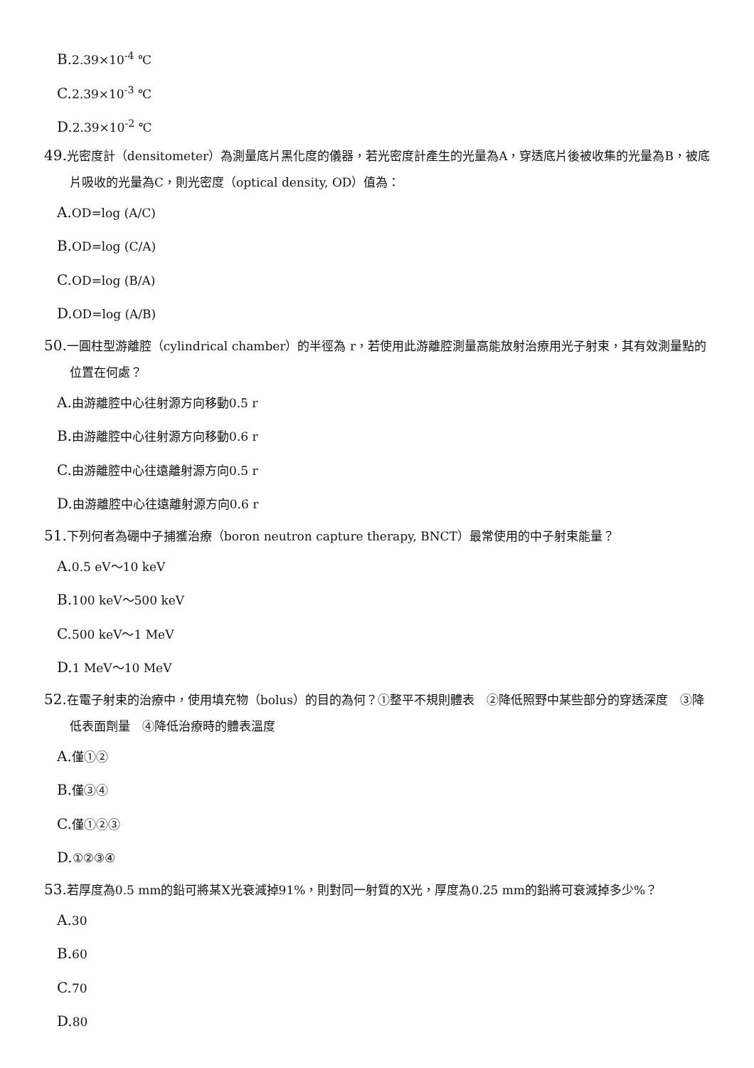B. 2.39×10<sup>-4</sup> ℃
C. 2.39×10<sup>-3</sup> ℃
D. 2.39×10<sup>-2</sup> ℃
49. 光密度計（densitometer）為測量底片黑化度的儀器，若光密度計產生的光量為A，穿透底片後被收集的光量為B，被底片吸收的光量為C，則光密度（optical density, OD）值為：
A. OD=log (A/C)
B. OD=log (C/A)
C. OD=log (B/A)
D. OD=log (A/B)
50. 一圓柱型游離腔（cylindrical chamber）的半徑為 r，若使用此游離腔測量高能放射治療用光子射束，其有效測量點的位置在何處？
A. 由游離腔中心往射源方向移動0.5 r
B. 由游離腔中心往射源方向移動0.6 r
C. 由游離腔中心往遠離射源方向0.5 r
D. 由游離腔中心往遠離射源方向0.6 r
51. 下列何者為硼中子捕獲治療（boron neutron capture therapy, BNCT）最常使用的中子射束能量？
A. 0.5 eV～10 keV
B. 100 keV～500 keV
C. 500 keV～1 MeV
D. 1 MeV～10 MeV
52. 在電子射束的治療中，使用填充物（bolus）的目的為何？①整平不規則體表　②降低照野中某些部分的穿透深度　③降低表面劑量　④降低治療時的體表溫度
A. 僅①②
B. 僅③④
C. 僅①②③
D. ①②③④
53. 若厚度為0.5 mm的鉛可將某X光衰減掉91%，則對同一射質的X光，厚度為0.25 mm的鉛將可衰減掉多少%？
A. 30
B. 60
C. 70
D. 80